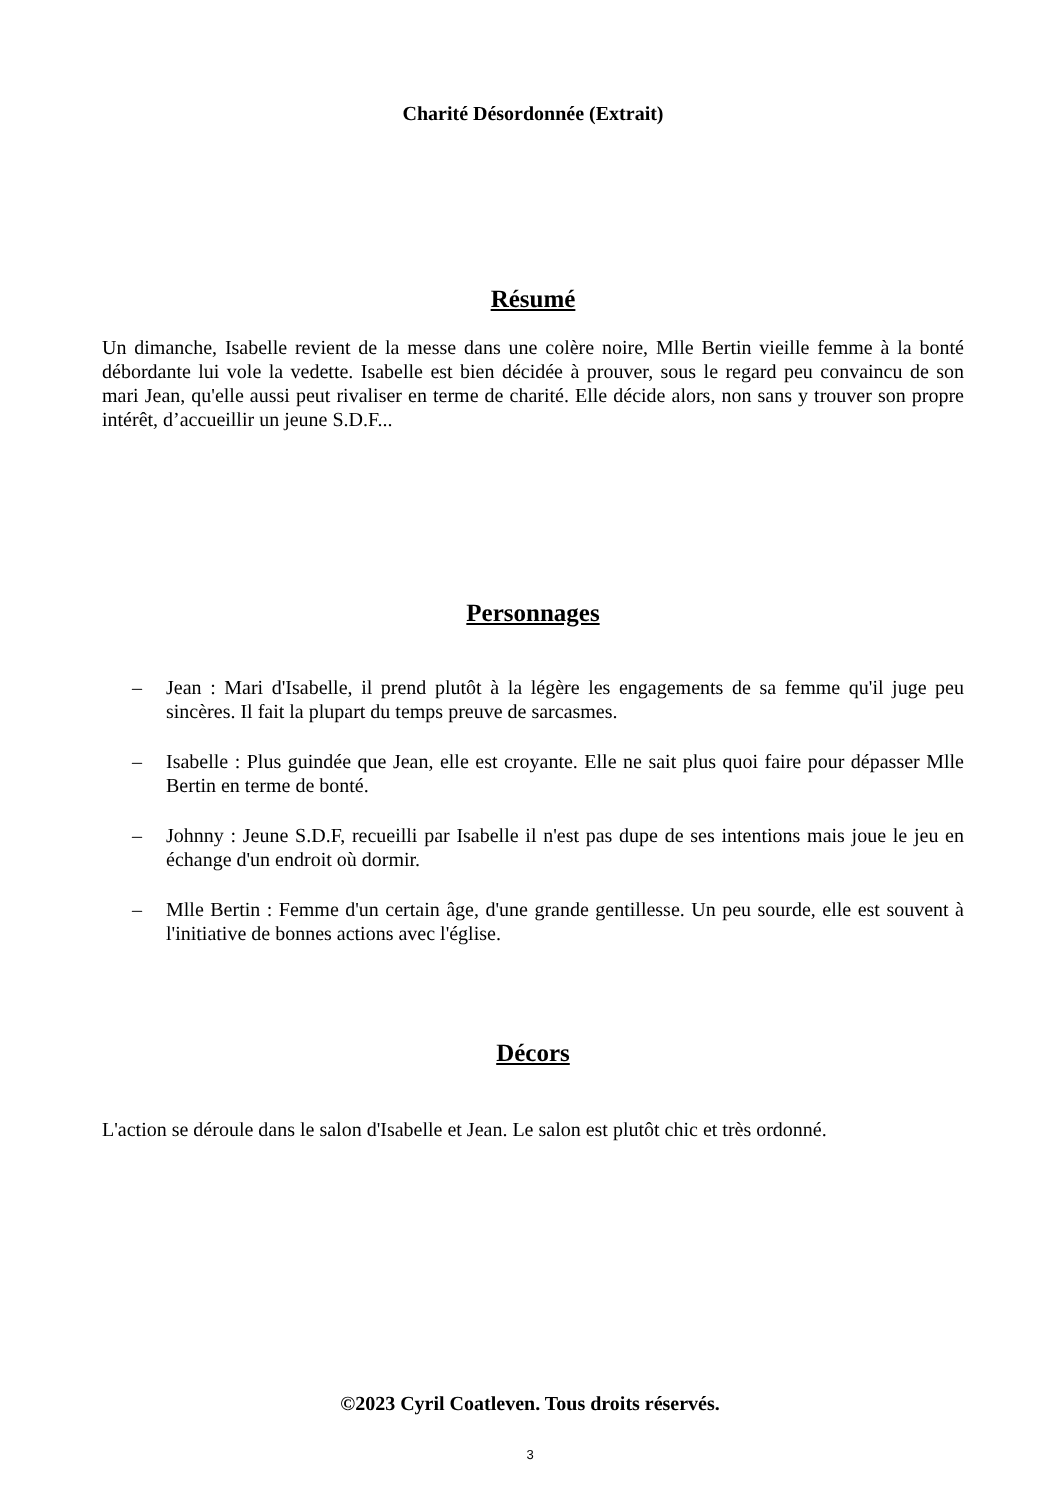Charité Désordonnée (Extrait)
Résumé
Un dimanche, Isabelle revient de la messe dans une colère noire, Mlle Bertin vieille femme à la bonté débordante lui vole la vedette. Isabelle est bien décidée à prouver, sous le regard peu convaincu de son mari Jean, qu'elle aussi peut rivaliser en terme de charité. Elle décide alors, non sans y trouver son propre intérêt, d’accueillir un jeune S.D.F...
Personnages
– Jean : Mari d'Isabelle, il prend plutôt à la légère les engagements de sa femme qu'il juge peu sincères. Il fait la plupart du temps preuve de sarcasmes.
– Isabelle : Plus guindée que Jean, elle est croyante. Elle ne sait plus quoi faire pour dépasser Mlle Bertin en terme de bonté.
– Johnny : Jeune S.D.F, recueilli par Isabelle il n'est pas dupe de ses intentions mais joue le jeu en échange d'un endroit où dormir.
– Mlle Bertin : Femme d'un certain âge, d'une grande gentillesse. Un peu sourde, elle est souvent à l'initiative de bonnes actions avec l'église.
Décors
L'action se déroule dans le salon d'Isabelle et Jean. Le salon est plutôt chic et très ordonné.
©2023 Cyril Coatleven. Tous droits réservés.
3